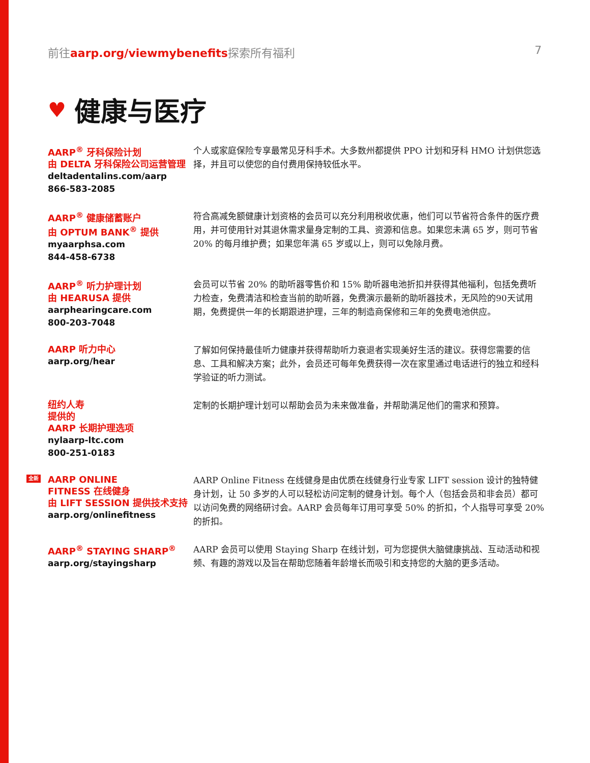前往aarp.org/viewmybenefits探索所有福利
7
♥ 健康与医疗
AARP<sup>®</sup> 牙科保险计划
由 DELTA 牙科保险公司运营管理
deltadentalins.com/aarp
866-583-2085
个人或家庭保险专享最常见牙科手术。大多数州都提供 PPO 计划和牙科 HMO 计划供您选择，并且可以使您的自付费用保持较低水平。
AARP<sup>®</sup> 健康储蓄账户
由 OPTUM BANK<sup>®</sup> 提供
myaarphsa.com
844-458-6738
符合高减免额健康计划资格的会员可以充分利用税收优惠，他们可以节省符合条件的医疗费用，并可使用针对其退休需求量身定制的工具、资源和信息。如果您未满 65 岁，则可节省 20% 的每月维护费；如果您年满 65 岁或以上，则可以免除月费。
AARP<sup>®</sup> 听力护理计划
由 HEARUSA 提供
aarphearingcare.com
800-203-7048
会员可以节省 20% 的助听器零售价和 15% 助听器电池折扣并获得其他福利，包括免费听力检查，免费清洁和检查当前的助听器，免费演示最新的助听器技术，无风险的90天试用期，免费提供一年的长期跟进护理，三年的制造商保修和三年的免费电池供应。
AARP 听力中心
aarp.org/hear
了解如何保持最佳听力健康并获得帮助听力衰退者实现美好生活的建议。获得您需要的信息、工具和解决方案；此外，会员还可每年免费获得一次在家里通过电话进行的独立和经科学验证的听力测试。
纽约人寿
提供的
AARP 长期护理选项
nylaarp-ltc.com
800-251-0183
定制的长期护理计划可以帮助会员为未来做准备，并帮助满足他们的需求和预算。
全新 AARP ONLINE
FITNESS 在线健身
由 LIFT SESSION 提供技术支持
aarp.org/onlinefitness
AARP Online Fitness 在线健身是由优质在线健身行业专家 LIFT session 设计的独特健身计划，让 50 多岁的人可以轻松访问定制的健身计划。每个人（包括会员和非会员）都可以访问免费的网络研讨会。AARP 会员每年订用可享受 50% 的折扣，个人指导可享受 20% 的折扣。
AARP<sup>®</sup> STAYING SHARP<sup>®</sup>
aarp.org/stayingsharp
AARP 会员可以使用 Staying Sharp 在线计划，可为您提供大脑健康挑战、互动活动和视频、有趣的游戏以及旨在帮助您随着年龄增长而吸引和支持您的大脑的更多活动。